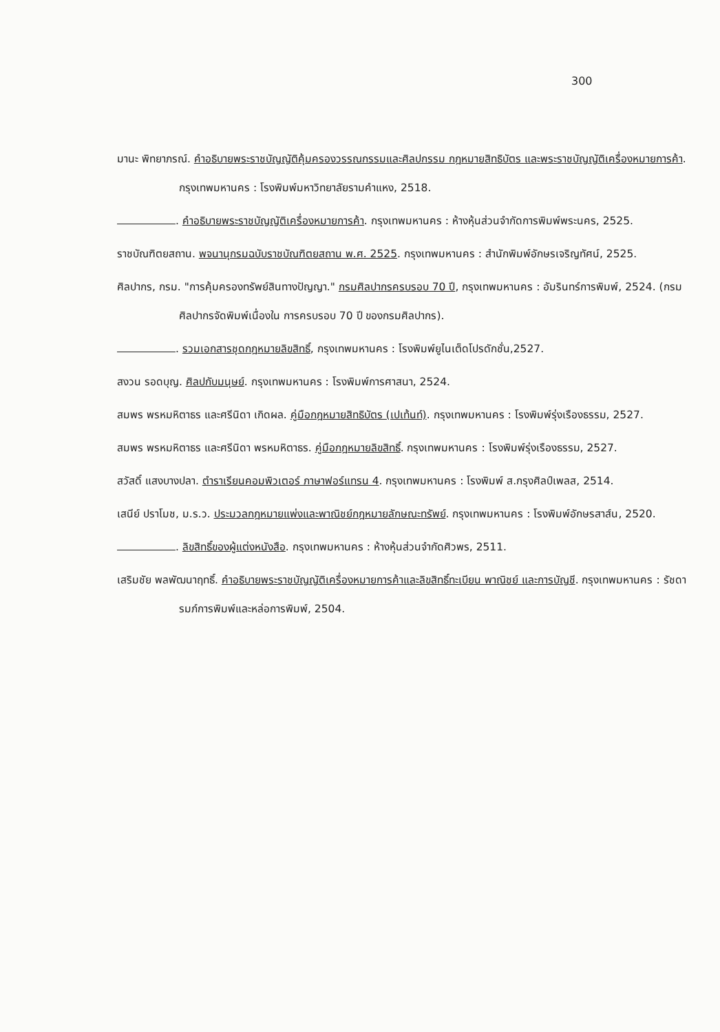300
มานะ พิทยาภรณ์. คำอธิบายพระราชบัญญัติคุ้มครองวรรณกรรมและศิลปกรรม กฎหมายสิทธิบัตร และพระราชบัญญัติเครื่องหมายการค้า. กรุงเทพมหานคร : โรงพิมพ์มหาวิทยาลัยรามคำแหง, 2518.
. คำอธิบายพระราชบัญญัติเครื่องหมายการค้า. กรุงเทพมหานคร : ห้างหุ้นส่วนจำกัดการพิมพ์พระนคร, 2525.
ราชบัณฑิตยสถาน. พจนานุกรมฉบับราชบัณฑิตยสถาน พ.ศ. 2525. กรุงเทพมหานคร : สำนักพิมพ์อักษรเจริญทัศน์, 2525.
ศิลปากร, กรม. "การคุ้มครองทรัพย์สินทางปัญญา." กรมศิลปากรครบรอบ 70 ปี, กรุงเทพมหานคร : อัมรินทร์การพิมพ์, 2524. (กรมศิลปากรจัดพิมพ์เนื่องใน การครบรอบ 70 ปี ของกรมศิลปากร).
. รวมเอกสารชุดกฎหมายลิขสิทธิ์, กรุงเทพมหานคร : โรงพิมพ์ยูไนเต็ดโปรดักชั่น,2527.
สงวน รอดบุญ. ศิลปกับมนุษย์. กรุงเทพมหานคร : โรงพิมพ์การศาสนา, 2524.
สมพร พรหมหิตาธร และศรีนิดา เกิดผล. คู่มือกฎหมายสิทธิบัตร (เปเท้นท์). กรุงเทพมหานคร : โรงพิมพ์รุ่งเรืองธรรม, 2527.
สมพร พรหมหิตาธร และศรีนิดา พรหมหิตาธร. คู่มือกฎหมายลิขสิทธิ์. กรุงเทพมหานคร : โรงพิมพ์รุ่งเรืองธรรม, 2527.
สวัสดิ์ แสงบางปลา. ตำราเรียนคอมพิวเตอร์ ภาษาฟอร์แทรน 4. กรุงเทพมหานคร : โรงพิมพ์ ส.กรุงศิลป์เพลส, 2514.
เสนีย์ ปราโมช, ม.ร.ว. ประมวลกฎหมายแพ่งและพาณิชย์กฎหมายลักษณะทรัพย์. กรุงเทพมหานคร : โรงพิมพ์อักษรสาส์น, 2520.
. ลิขสิทธิ์ของผู้แต่งหนังสือ. กรุงเทพมหานคร : ห้างหุ้นส่วนจำกัดศิวพร, 2511.
เสริมชัย พลพัฒนาฤทธิ์. คำอธิบายพระราชบัญญัติเครื่องหมายการค้าและลิขสิทธิ์ทะเบียน พาณิชย์ และการบัญชี. กรุงเทพมหานคร : รัชดารมภ์การพิมพ์และหล่อการพิมพ์, 2504.